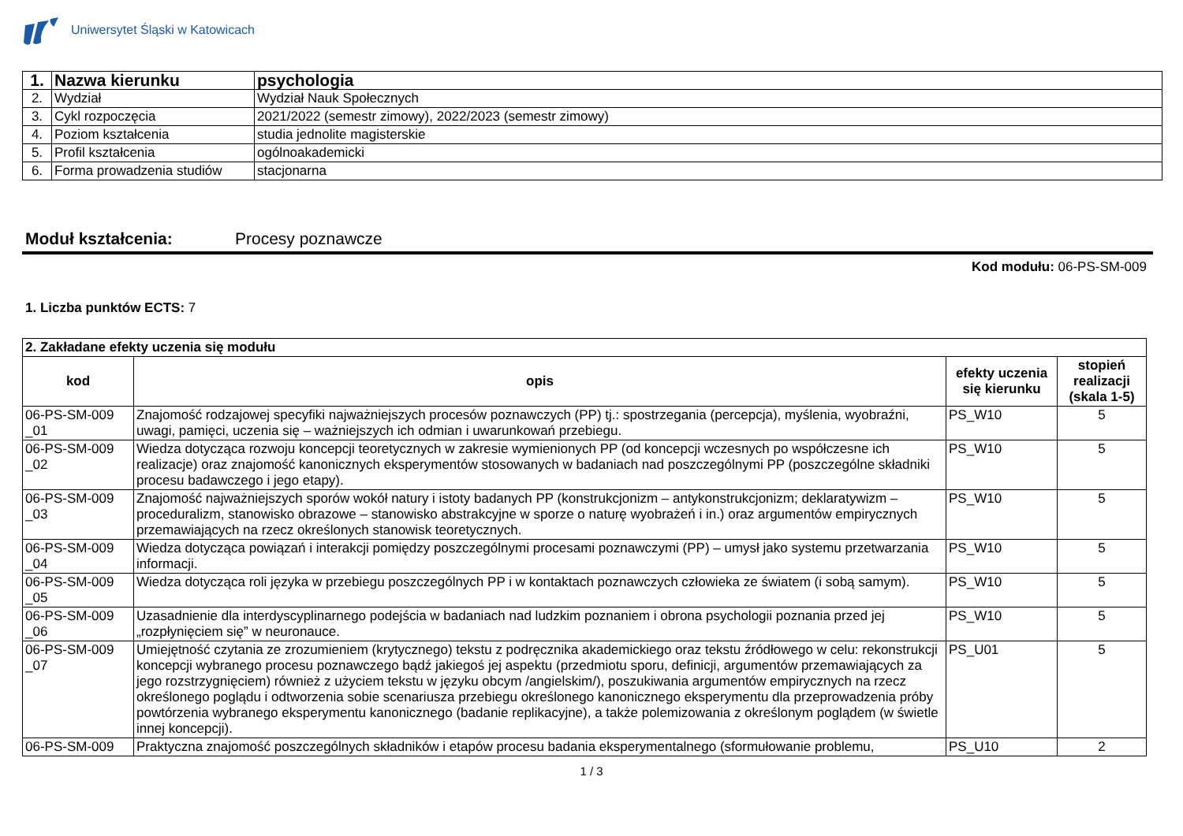Uniwersytet Śląski w Katowicach
| 1. | Nazwa kierunku | psychologia |
| 2. | Wydział | Wydział Nauk Społecznych |
| 3. | Cykl rozpoczęcia | 2021/2022 (semestr zimowy), 2022/2023 (semestr zimowy) |
| 4. | Poziom kształcenia | studia jednolite magisterskie |
| 5. | Profil kształcenia | ogólnoakademicki |
| 6. | Forma prowadzenia studiów | stacjonarna |
Moduł kształcenia: Procesy poznawcze
Kod modułu: 06-PS-SM-009
1. Liczba punktów ECTS: 7
| 2. Zakładane efekty uczenia się modułu | | | |
| kod | opis | efekty uczenia się kierunku | stopień realizacji (skala 1-5) |
| 06-PS-SM-009 _01 | Znajomość rodzajowej specyfiki najważniejszych procesów poznawczych (PP) tj.: spostrzegania (percepcja), myślenia, wyobraźni, uwagi, pamięci, uczenia się – ważniejszych ich odmian i uwarunkowań przebiegu. | PS_W10 | 5 |
| 06-PS-SM-009 _02 | Wiedza dotycząca rozwoju koncepcji teoretycznych w zakresie wymienionych PP (od koncepcji wczesnych po współczesne ich realizacje) oraz znajomość kanonicznych eksperymentów stosowanych w badaniach nad poszczególnymi PP (poszczególne składniki procesu badawczego i jego etapy). | PS_W10 | 5 |
| 06-PS-SM-009 _03 | Znajomość najważniejszych sporów wokół natury i istoty badanych PP (konstrukcjonizm – antykonstrukcjonizm; deklaratywizm – proceduralizm, stanowisko obrazowe – stanowisko abstrakcyjne w sporze o naturę wyobrażeń i in.) oraz argumentów empirycznych przemawiających na rzecz określonych stanowisk teoretycznych. | PS_W10 | 5 |
| 06-PS-SM-009 _04 | Wiedza dotycząca powiązań i interakcji pomiędzy poszczególnymi procesami poznawczymi (PP) – umysł jako systemu przetwarzania informacji. | PS_W10 | 5 |
| 06-PS-SM-009 _05 | Wiedza dotycząca roli języka w przebiegu poszczególnych PP i w kontaktach poznawczych człowieka ze światem (i sobą samym). | PS_W10 | 5 |
| 06-PS-SM-009 _06 | Uzasadnienie dla interdyscyplinarnego podejścia w badaniach nad ludzkim poznaniem i obrona psychologii poznania przed jej „rozpłynięciem się” w neuronauce. | PS_W10 | 5 |
| 06-PS-SM-009 _07 | Umiejętność czytania ze zrozumieniem (krytycznego) tekstu z podręcznika akademickiego oraz tekstu źródłowego w celu: rekonstrukcji koncepcji wybranego procesu poznawczego bądź jakiegoś jej aspektu (przedmiotu sporu, definicji, argumentów przemawiających za jego rozstrzygnięciem) również z użyciem tekstu w języku obcym /angielskim/), poszukiwania argumentów empirycznych na rzecz określonego poglądu i odtworzenia sobie scenariusza przebiegu określonego kanonicznego eksperymentu dla przeprowadzenia próby powtórzenia wybranego eksperymentu kanonicznego (badanie replikacyjne), a także polemizowania z określonym poglądem (w świetle innej koncepcji). | PS_U01 | 5 |
| 06-PS-SM-009 | Praktyczna znajomość poszczególnych składników i etapów procesu badania eksperymentalnego (sformułowanie problemu, | PS_U10 | 2 |
1 / 3